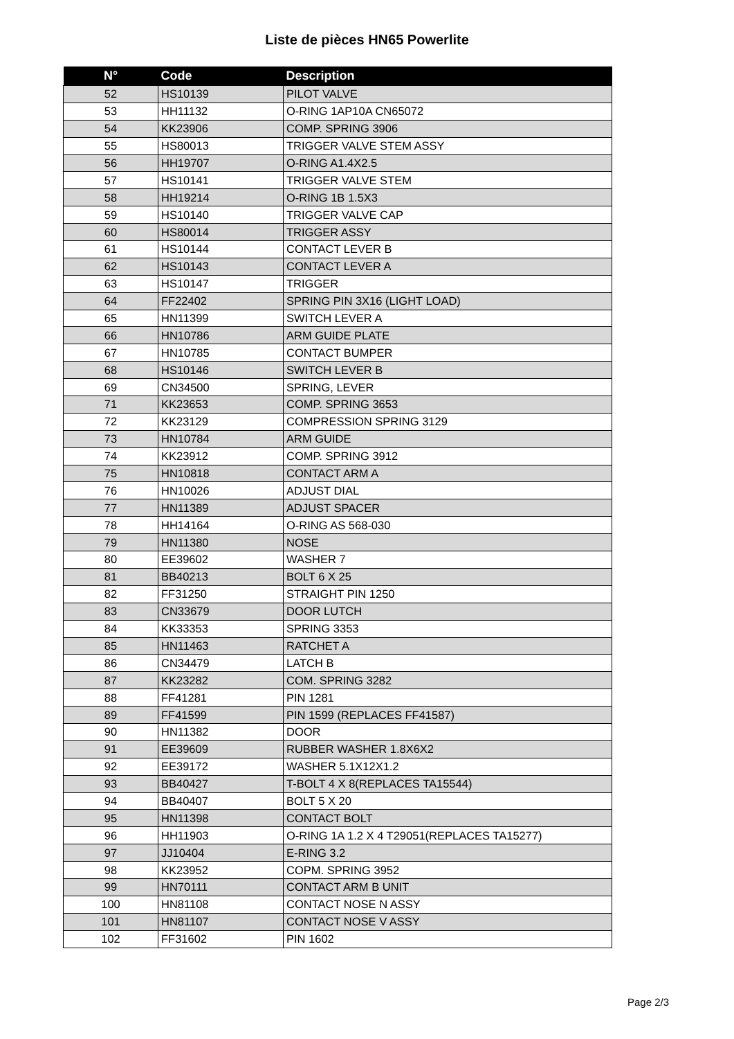Liste de pièces HN65 Powerlite
| N° | Code | Description |
| --- | --- | --- |
| 52 | HS10139 | PILOT VALVE |
| 53 | HH11132 | O-RING 1AP10A CN65072 |
| 54 | KK23906 | COMP. SPRING 3906 |
| 55 | HS80013 | TRIGGER VALVE STEM ASSY |
| 56 | HH19707 | O-RING A1.4X2.5 |
| 57 | HS10141 | TRIGGER VALVE STEM |
| 58 | HH19214 | O-RING 1B 1.5X3 |
| 59 | HS10140 | TRIGGER VALVE CAP |
| 60 | HS80014 | TRIGGER ASSY |
| 61 | HS10144 | CONTACT LEVER B |
| 62 | HS10143 | CONTACT LEVER A |
| 63 | HS10147 | TRIGGER |
| 64 | FF22402 | SPRING PIN 3X16 (LIGHT LOAD) |
| 65 | HN11399 | SWITCH LEVER A |
| 66 | HN10786 | ARM GUIDE PLATE |
| 67 | HN10785 | CONTACT BUMPER |
| 68 | HS10146 | SWITCH LEVER B |
| 69 | CN34500 | SPRING, LEVER |
| 71 | KK23653 | COMP. SPRING 3653 |
| 72 | KK23129 | COMPRESSION SPRING 3129 |
| 73 | HN10784 | ARM GUIDE |
| 74 | KK23912 | COMP. SPRING 3912 |
| 75 | HN10818 | CONTACT ARM A |
| 76 | HN10026 | ADJUST DIAL |
| 77 | HN11389 | ADJUST SPACER |
| 78 | HH14164 | O-RING AS 568-030 |
| 79 | HN11380 | NOSE |
| 80 | EE39602 | WASHER 7 |
| 81 | BB40213 | BOLT 6 X 25 |
| 82 | FF31250 | STRAIGHT PIN 1250 |
| 83 | CN33679 | DOOR LUTCH |
| 84 | KK33353 | SPRING 3353 |
| 85 | HN11463 | RATCHET A |
| 86 | CN34479 | LATCH B |
| 87 | KK23282 | COM. SPRING 3282 |
| 88 | FF41281 | PIN 1281 |
| 89 | FF41599 | PIN 1599 (REPLACES FF41587) |
| 90 | HN11382 | DOOR |
| 91 | EE39609 | RUBBER WASHER 1.8X6X2 |
| 92 | EE39172 | WASHER 5.1X12X1.2 |
| 93 | BB40427 | T-BOLT 4 X 8(REPLACES TA15544) |
| 94 | BB40407 | BOLT 5 X 20 |
| 95 | HN11398 | CONTACT BOLT |
| 96 | HH11903 | O-RING 1A 1.2 X 4 T29051(REPLACES TA15277) |
| 97 | JJ10404 | E-RING 3.2 |
| 98 | KK23952 | COPM. SPRING 3952 |
| 99 | HN70111 | CONTACT ARM B UNIT |
| 100 | HN81108 | CONTACT NOSE N ASSY |
| 101 | HN81107 | CONTACT NOSE V ASSY |
| 102 | FF31602 | PIN 1602 |
Page 2/3